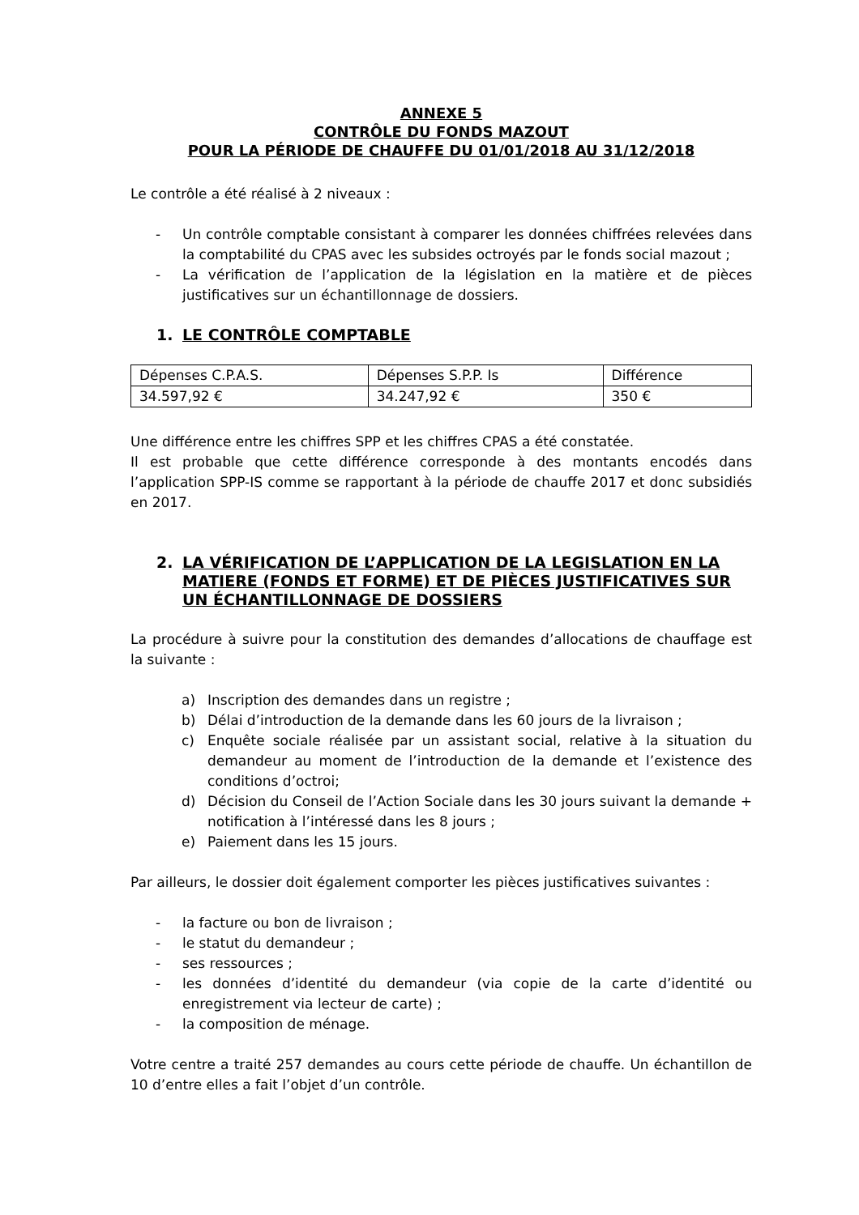ANNEXE 5
CONTRÔLE DU FONDS MAZOUT
POUR LA PÉRIODE DE CHAUFFE DU 01/01/2018 AU 31/12/2018
Le contrôle a été réalisé à 2 niveaux :
- Un contrôle comptable consistant à comparer les données chiffrées relevées dans la comptabilité du CPAS avec les subsides octroyés par le fonds social mazout ;
- La vérification de l’application de la législation en la matière et de pièces justificatives sur un échantillonnage de dossiers.
1. LE CONTRÔLE COMPTABLE
| Dépenses C.P.A.S. | Dépenses S.P.P. Is | Différence |
| --- | --- | --- |
| 34.597,92 € | 34.247,92 € | 350 € |
Une différence entre les chiffres SPP et les chiffres CPAS a été constatée.
Il est probable que cette différence corresponde à des montants encodés dans l’application SPP-IS comme se rapportant à la période de chauffe 2017 et donc subsidiés en 2017.
2. LA VÉRIFICATION DE L’APPLICATION DE LA LEGISLATION EN LA MATIERE (FONDS ET FORME) ET DE PIÈCES JUSTIFICATIVES SUR UN ÉCHANTILLONNAGE DE DOSSIERS
La procédure à suivre pour la constitution des demandes d’allocations de chauffage est la suivante :
a) Inscription des demandes dans un registre ;
b) Délai d’introduction de la demande dans les 60 jours de la livraison ;
c) Enquête sociale réalisée par un assistant social, relative à la situation du demandeur au moment de l’introduction de la demande et l’existence des conditions d’octroi;
d) Décision du Conseil de l’Action Sociale dans les 30 jours suivant la demande + notification à l’intéressé dans les 8 jours ;
e) Paiement dans les 15 jours.
Par ailleurs, le dossier doit également comporter les pièces justificatives suivantes :
- la facture ou bon de livraison ;
- le statut du demandeur ;
- ses ressources ;
- les données d’identité du demandeur (via copie de la carte d’identité ou enregistrement via lecteur de carte) ;
- la composition de ménage.
Votre centre a traité 257 demandes au cours cette période de chauffe. Un échantillon de 10 d’entre elles a fait l’objet d’un contrôle.